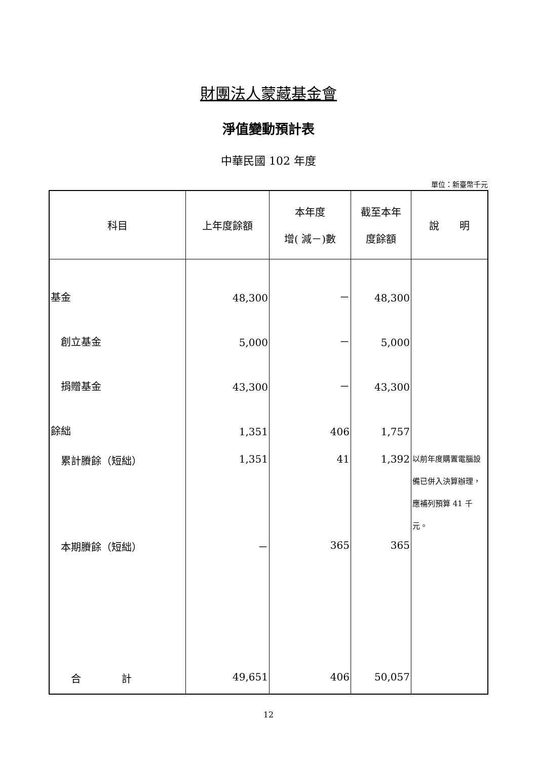財團法人蒙藏基金會
淨值變動預計表
中華民國 102 年度
單位：新臺幣千元
| 科目 | 上年度餘額 | 本年度 增( 減－)數 | 截至本年 度餘額 | 說 明 |
| --- | --- | --- | --- | --- |
| 基金 | 48,300 | － | 48,300 | |
| 創立基金 | 5,000 | － | 5,000 | |
| 捐贈基金 | 43,300 | － | 43,300 | |
| 餘絀 | 1,351 | 406 | 1,757 | |
| 累計賸餘（短絀） | 1,351 | 41 | 1,392 | 以前年度購置電腦設備已併入決算辦理，應補列預算 41 千元。 |
| 本期賸餘（短絀） | － | 365 | 365 | |
| 合 計 | 49,651 | 406 | 50,057 | |
12